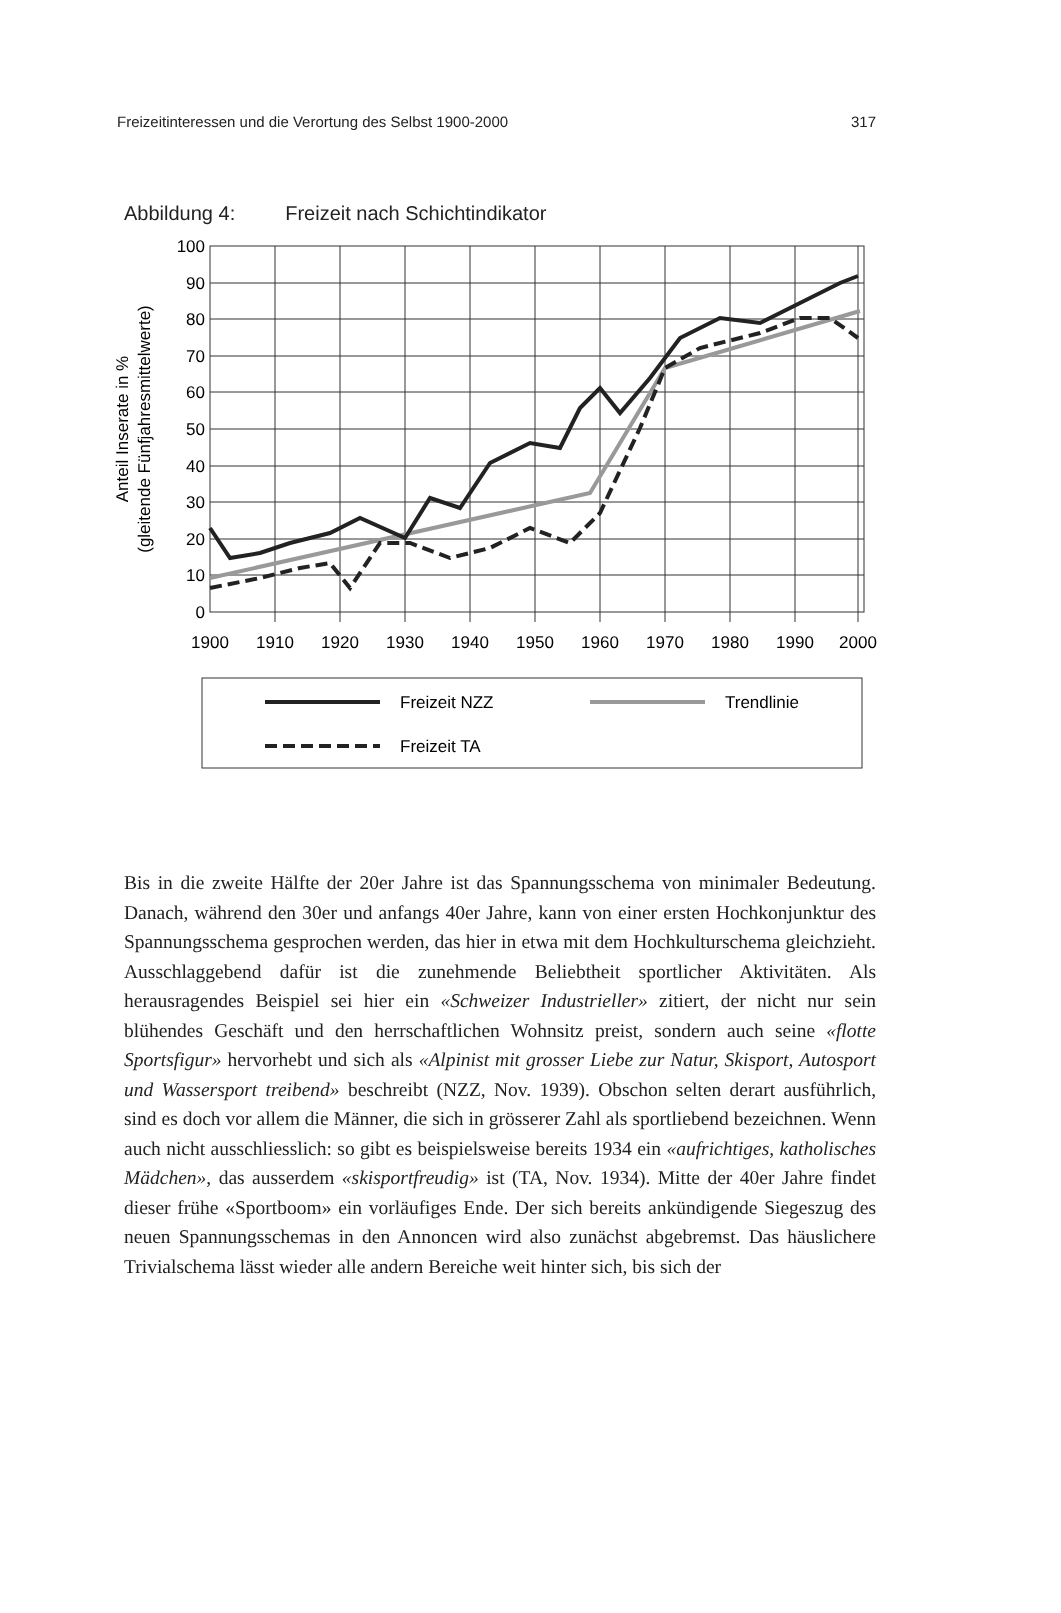Freizeitinteressen und die Verortung des Selbst 1900-2000 317
Abbildung 4: Freizeit nach Schichtindikator
100
90
80
70
60
50
40
30
20
10
0
1900
1910
1920
1930
1940
1950
1960
1970
1980
1990
2000
Anteil Inserate in %
(gleitende Fünfjahresmittelwerte)
Freizeit NZZ
Trendlinie
Freizeit TA
Bis in die zweite Hälfte der 20er Jahre ist das Spannungsschema von minimaler Bedeutung. Danach, während den 30er und anfangs 40er Jahre, kann von einer ersten Hochkonjunktur des Spannungsschema gesprochen werden, das hier in etwa mit dem Hochkulturschema gleichzieht. Ausschlaggebend dafür ist die zunehmende Beliebtheit sportlicher Aktivitäten. Als herausragendes Beispiel sei hier ein «Schweizer Industrieller» zitiert, der nicht nur sein blühendes Geschäft und den herrschaftlichen Wohnsitz preist, sondern auch seine «flotte Sportsfigur» hervorhebt und sich als «Alpinist mit grosser Liebe zur Natur, Skisport, Autosport und Wassersport treibend» beschreibt (NZZ, Nov. 1939). Obschon selten derart ausführlich, sind es doch vor allem die Männer, die sich in grösserer Zahl als sportliebend bezeichnen. Wenn auch nicht ausschliesslich: so gibt es beispielsweise bereits 1934 ein «aufrichtiges, katholisches Mädchen», das ausserdem «skisportfreudig» ist (TA, Nov. 1934). Mitte der 40er Jahre findet dieser frühe «Sportboom» ein vorläufiges Ende. Der sich bereits ankündigende Siegeszug des neuen Spannungsschemas in den Annoncen wird also zunächst abgebremst. Das häuslichere Trivialschema lässt wieder alle andern Bereiche weit hinter sich, bis sich der